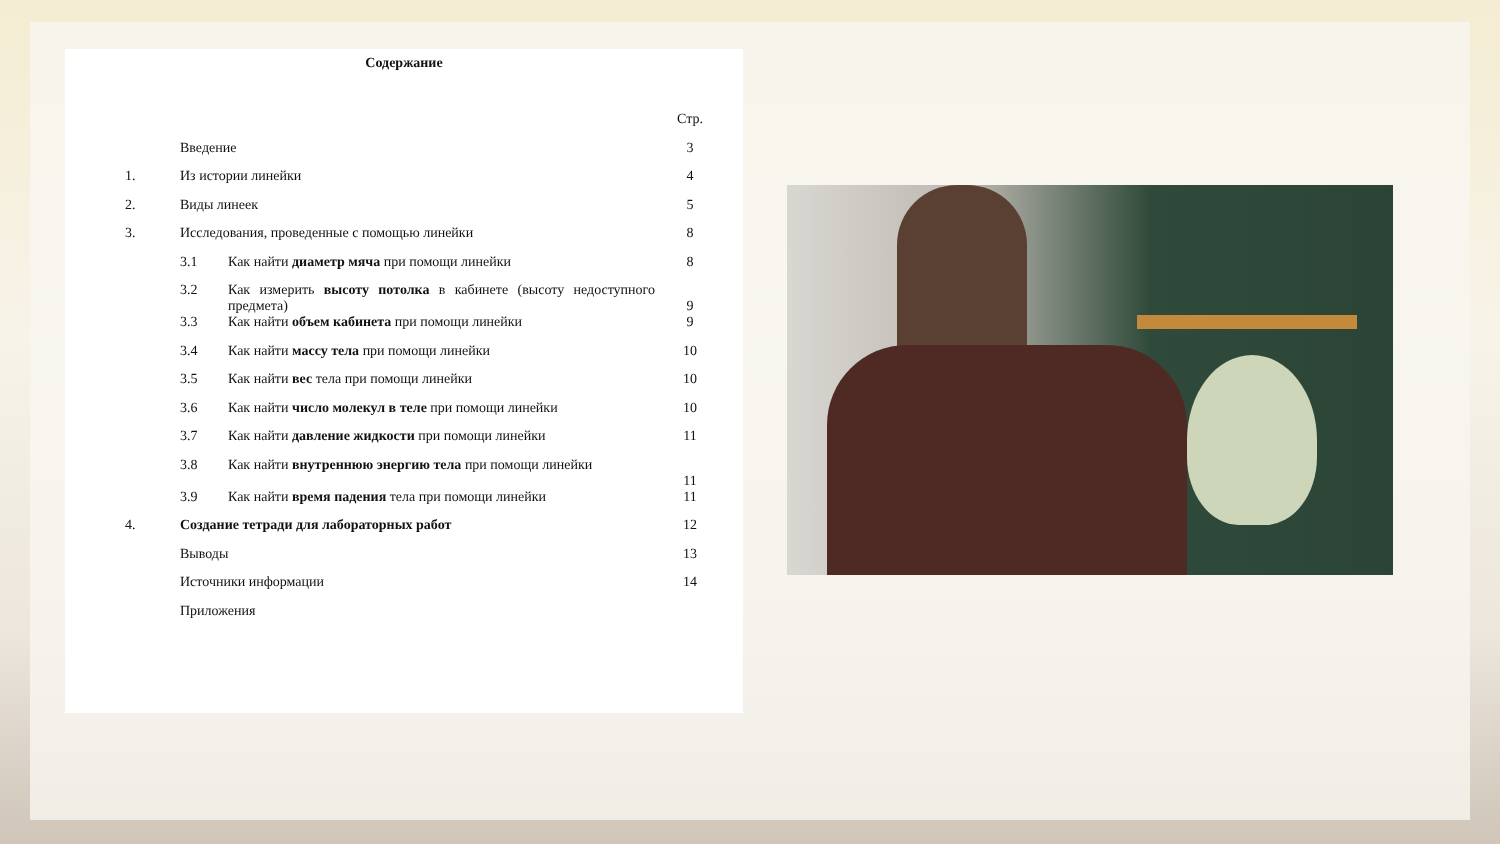Содержание
| | | | Стр. |
| | Введение | | 3 |
| 1. | Из истории линейки | | 4 |
| 2. | Виды линеек | | 5 |
| 3. | Исследования, проведенные с помощью линейки | | 8 |
| | 3.1 | Как найти диаметр мяча при помощи линейки | 8 |
| | 3.2 | Как измерить высоту потолка в кабинете (высоту недоступного предмета) | 9 |
| | 3.3 | Как найти объем кабинета при помощи линейки | 9 |
| | 3.4 | Как найти массу тела при помощи линейки | 10 |
| | 3.5 | Как найти вес тела при помощи линейки | 10 |
| | 3.6 | Как найти число молекул в теле при помощи линейки | 10 |
| | 3.7 | Как найти давление жидкости при помощи линейки | 11 |
| | 3.8 | Как найти внутреннюю энергию тела при помощи линейки | 11 |
| | 3.9 | Как найти время падения тела при помощи линейки | 11 |
| 4. | Создание тетради для лабораторных работ | | 12 |
| | Выводы | | 13 |
| | Источники информации | | 14 |
| | Приложения | | |